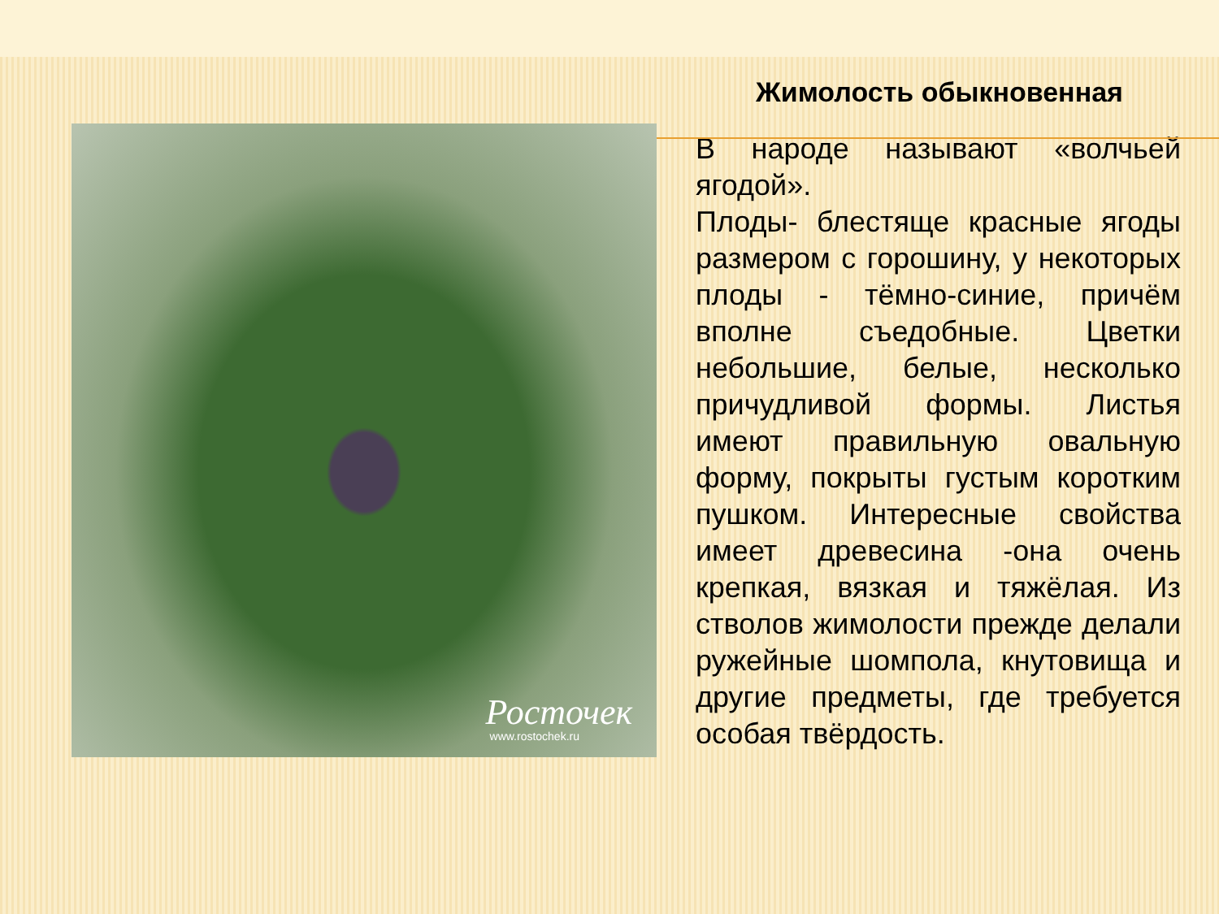Жимолость обыкновенная
Росточек
www.rostochek.ru
В народе называют «волчьей ягодой».
Плоды- блестяще красные ягоды размером с горошину, у некоторых плоды - тёмно-синие, причём вполне съедобные. Цветки небольшие, белые, несколько причудливой формы. Листья имеют правильную овальную форму, покрыты густым коротким пушком. Интересные свойства имеет древесина -она очень крепкая, вязкая и тяжёлая. Из стволов жимолости прежде делали ружейные шомпола, кнутовища и другие предметы, где требуется особая твёрдость.